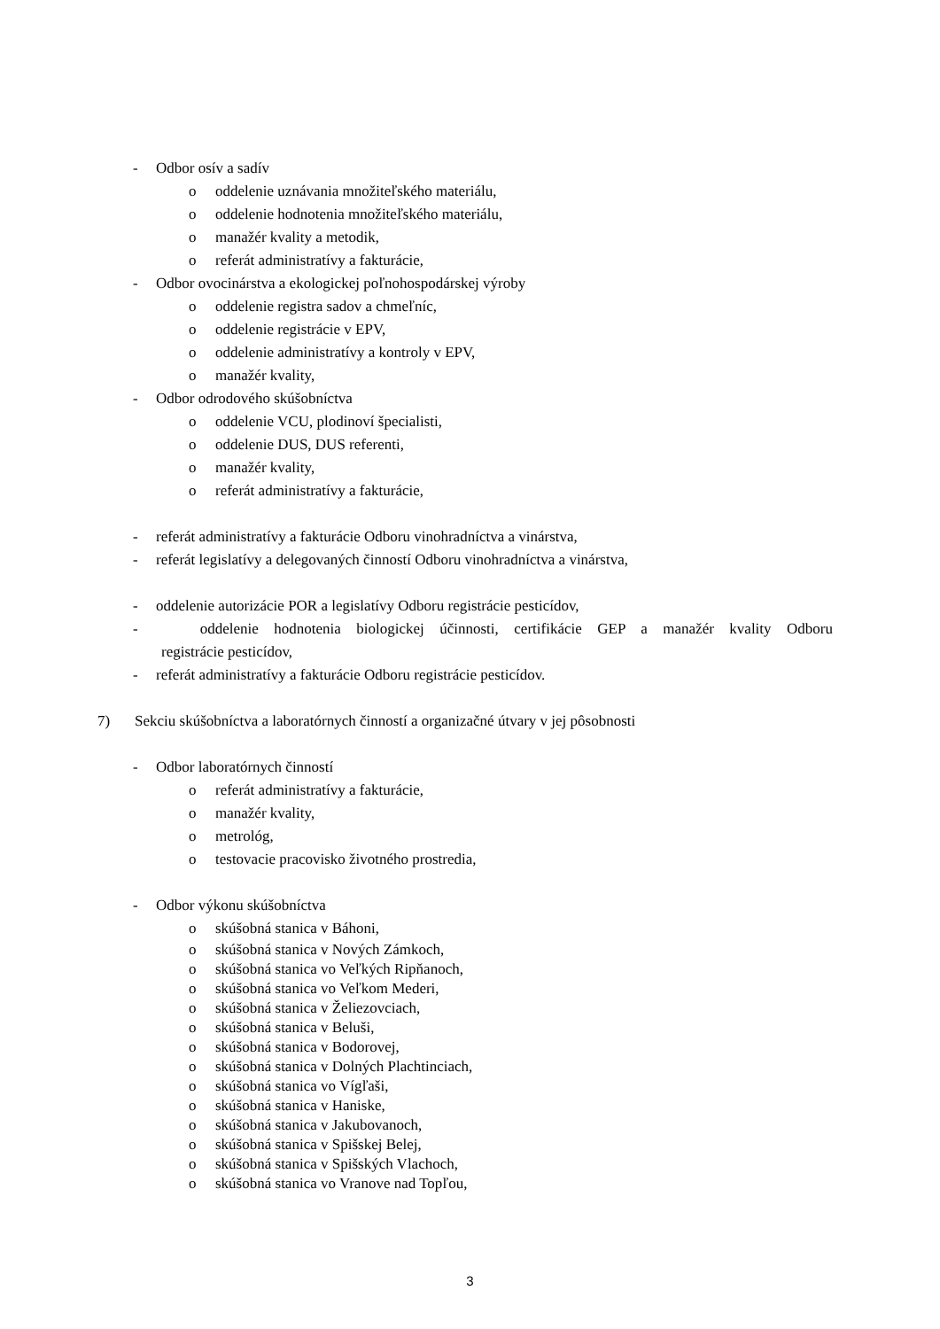- Odbor osív a sadív
o oddelenie uznávania množiteľského materiálu,
o oddelenie hodnotenia množiteľského materiálu,
o manažér kvality a metodik,
o referát administratívy a fakturácie,
- Odbor ovocinárstva a ekologickej poľnohospodárskej výroby
o oddelenie registra sadov a chmeľníc,
o oddelenie registrácie v EPV,
o oddelenie administratívy a kontroly v EPV,
o manažér kvality,
- Odbor odrodového skúšobníctva
o oddelenie VCU, plodinoví špecialisti,
o oddelenie DUS, DUS referenti,
o manažér kvality,
o referát administratívy a fakturácie,
- referát administratívy a fakturácie Odboru vinohradníctva a vinárstva,
- referát legislatívy a delegovaných činností Odboru vinohradníctva a vinárstva,
- oddelenie autorizácie POR a legislatívy Odboru registrácie pesticídov,
- oddelenie hodnotenia biologickej účinnosti, certifikácie GEP a manažér kvality Odboru
registrácie pesticídov,
- referát administratívy a fakturácie Odboru registrácie pesticídov.
7) Sekciu skúšobníctva a laboratórnych činností a organizačné útvary v jej pôsobnosti
- Odbor laboratórnych činností
o referát administratívy a fakturácie,
o manažér kvality,
o metrológ,
o testovacie pracovisko životného prostredia,
- Odbor výkonu skúšobníctva
o skúšobná stanica v Báhoni,
o skúšobná stanica v Nových Zámkoch,
o skúšobná stanica vo Veľkých Ripňanoch,
o skúšobná stanica vo Veľkom Mederi,
o skúšobná stanica v Želiezovciach,
o skúšobná stanica v Beluši,
o skúšobná stanica v Bodorovej,
o skúšobná stanica v Dolných Plachtinciach,
o skúšobná stanica vo Vígľaši,
o skúšobná stanica v Haniske,
o skúšobná stanica v Jakubovanoch,
o skúšobná stanica v Spišskej Belej,
o skúšobná stanica v Spišských Vlachoch,
o skúšobná stanica vo Vranove nad Topľou,
3